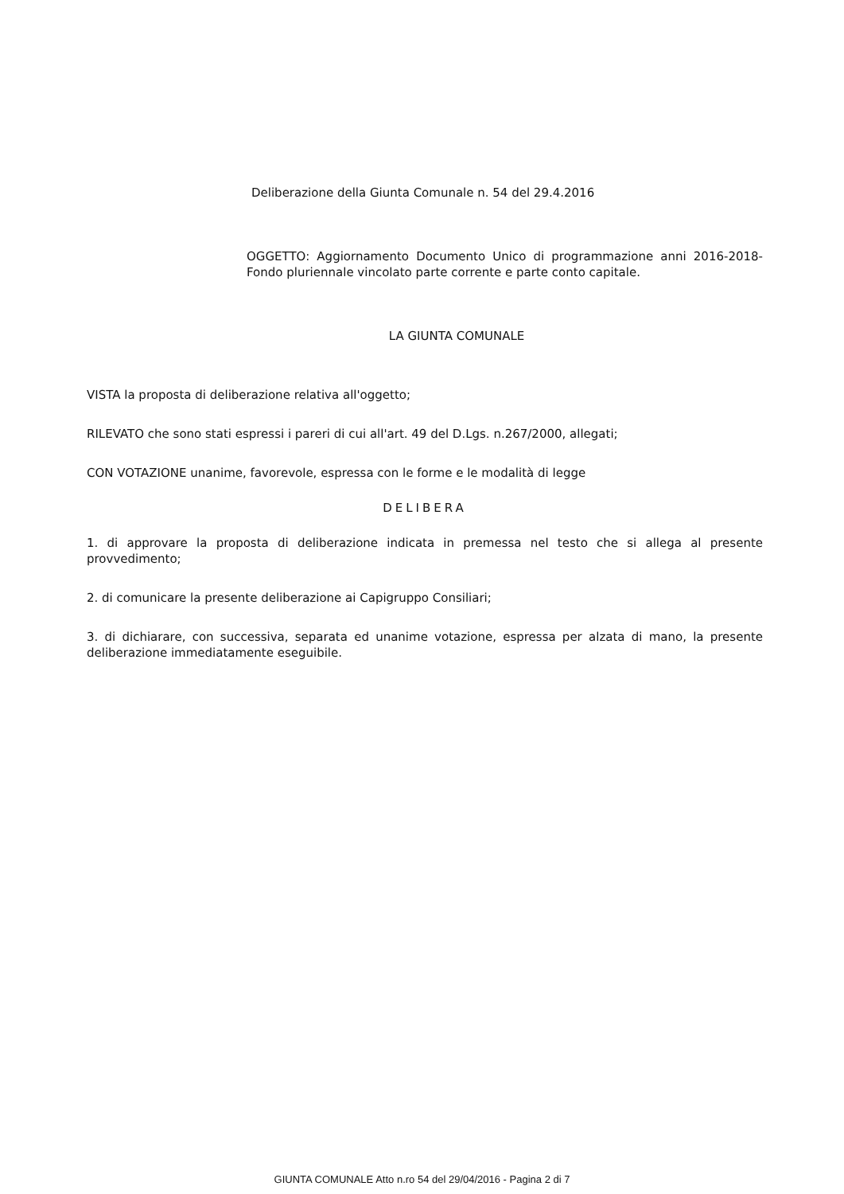Deliberazione della Giunta Comunale n. 54 del 29.4.2016
OGGETTO: Aggiornamento Documento Unico di programmazione anni 2016-2018-Fondo pluriennale vincolato parte corrente e parte conto capitale.
LA GIUNTA COMUNALE
VISTA la proposta di deliberazione relativa all'oggetto;
RILEVATO che sono stati espressi i pareri di cui all'art. 49 del D.Lgs. n.267/2000, allegati;
CON VOTAZIONE unanime, favorevole, espressa con le forme e le modalità di legge
DELIBERA
1. di approvare la proposta di deliberazione indicata in premessa nel testo che si allega al presente provvedimento;
2. di comunicare la presente deliberazione ai Capigruppo Consiliari;
3. di dichiarare, con successiva, separata ed unanime votazione, espressa per alzata di mano, la presente deliberazione immediatamente eseguibile.
GIUNTA COMUNALE Atto n.ro 54 del 29/04/2016 - Pagina 2 di 7